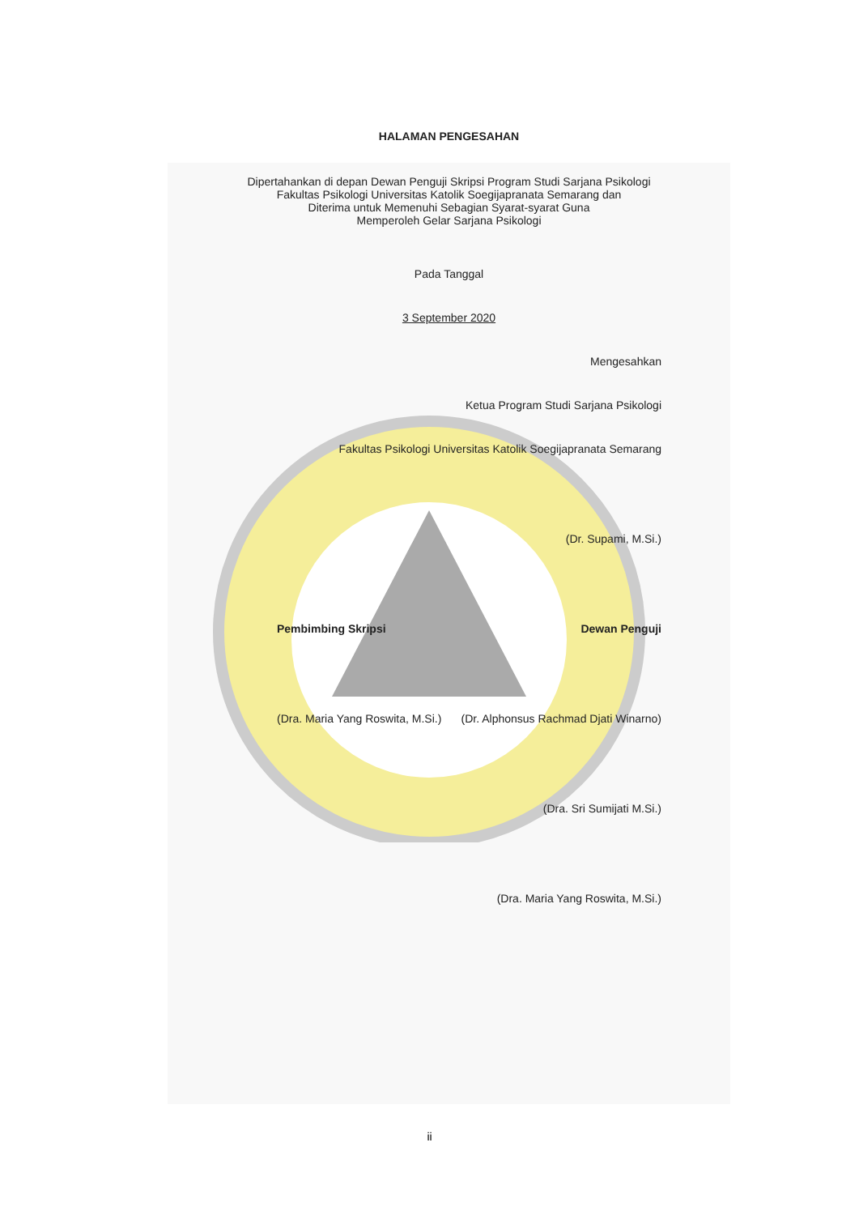HALAMAN PENGESAHAN
Dipertahankan di depan Dewan Penguji Skripsi Program Studi Sarjana Psikologi
Fakultas Psikologi Universitas Katolik Soegijapranata Semarang dan
Diterima untuk Memenuhi Sebagian Syarat-syarat Guna
Memperoleh Gelar Sarjana Psikologi
Pada Tanggal
3 September 2020
Mengesahkan
Ketua Program Studi Sarjana Psikologi
Fakultas Psikologi Universitas Katolik Soegijapranata Semarang
(Dr. Supami, M.Si.)
Pembimbing Skripsi Dewan Penguji
(Dra. Maria Yang Roswita, M.Si.) (Dr. Alphonsus Rachmad Djati Winarno)
(Dra. Sri Sumijati M.Si.)
(Dra. Maria Yang Roswita, M.Si.)
ii